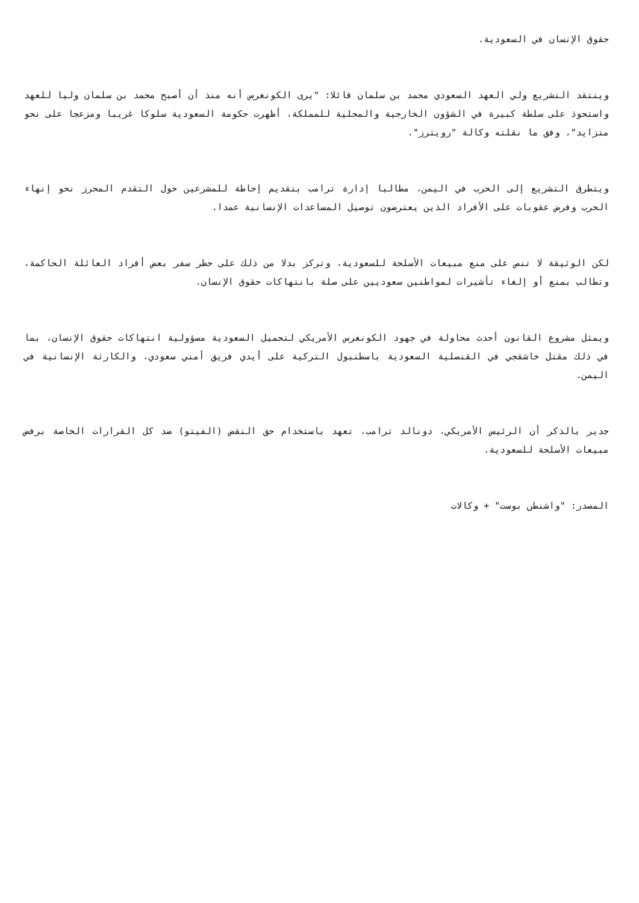حقوق الإنسان في السعودية.
وينتقد التشريع ولي العهد السعودي محمد بن سلمان قائلا: "يرى الكونغرس أنه منذ أن أصبح محمد بن سلمان وليا للعهد واستحوذ على سلطة كبيرة في الشؤون الخارجية والمحلية للمملكة، أظهرت حكومة السعودية سلوكا غريبا ومزعجا على نحو متزايد"، وفق ما نقلته وكالة "رويترز".
ويتطرق التشريع إلى الحرب في اليمن، مطالبا إدارة ترامب بتقديم إحاطة للمشرعين حول التقدم المحرز نحو إنهاء الحرب وفرض عقوبات على الأفراد الذين يعترضون توصيل المساعدات الإنسانية عمدا.
لكن الوثيقة لا تنص على منع مبيعات الأسلحة للسعودية، وتركز بدلا من ذلك على حظر سفر بعض أفراد العائلة الحاكمة، وتطالب بمنع أو إلغاء تأشيرات لمواطنين سعوديين على صلة بانتهاكات حقوق الإنسان.
ويمثل مشروع القانون أحدث محاولة في جهود الكونغرس الأمريكي لتحميل السعودية مسؤولية انتهاكات حقوق الإنسان، بما في ذلك مقتل خاشقجي في القنصلية السعودية باسطنبول التركية على أيدي فريق أمني سعودي، والكارثة الإنسانية في اليمن.
جدير بالذكر أن الرئيس الأمريكي، دونالد ترامب، تعهد باستخدام حق النقض (الفيتو) ضد كل القرارات الخاصة برفض مبيعات الأسلحة للسعودية.
المصدر: "واشنطن بوست" + وكالات